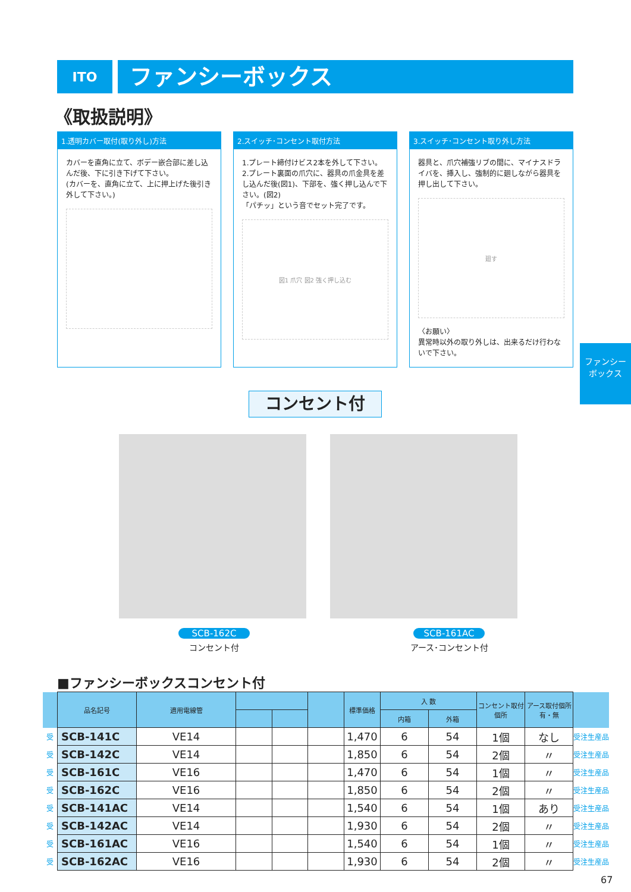ITO
ファンシーボックス
《取扱説明》
1.透明カバー取付(取り外し)方法
カバーを直角に立て、ボデー嵌合部に差し込んだ後、下に引き下げて下さい。
(カバーを、直角に立て、上に押上げた後引き外して下さい。)
2.スイッチ･コンセント取付方法
1.プレート締付けビス2本を外して下さい。
2.プレート裏面の爪穴に、器具の爪金具を差し込んだ後(図1)、下部を、強く押し込んで下さい。(図2)
「パチッ」という音でセット完了です。
図1 爪穴 図2 強く押し込む
3.スイッチ･コンセント取り外し方法
器具と、爪穴補強リブの間に、マイナスドライバを、挿入し、強制的に廻しながら器具を押し出して下さい。
廻す
〈お願い〉
異常時以外の取り外しは、出来るだけ行わないで下さい。
ファンシー
ボックス
コンセント付
SCB-162C
コンセント付
SCB-161AC
アース･コンセント付
■ファンシーボックスコンセント付
| | 品名記号 | 適用電線管 | | | | 標準価格 | 入 数 | | コンセント取付個所 | アース取付個所 有・無 | |
| --- | --- | --- | --- | --- | --- | --- | --- | --- | --- | --- | --- |
| | | | | | | | 内箱 | 外箱 | | | |
| 受 | SCB-141C | VE14 | | | | 1,470 | 6 | 54 | 1個 | なし | 受注生産品 |
| 受 | SCB-142C | VE14 | | | | 1,850 | 6 | 54 | 2個 | 〃 | 受注生産品 |
| 受 | SCB-161C | VE16 | | | | 1,470 | 6 | 54 | 1個 | 〃 | 受注生産品 |
| 受 | SCB-162C | VE16 | | | | 1,850 | 6 | 54 | 2個 | 〃 | 受注生産品 |
| 受 | SCB-141AC | VE14 | | | | 1,540 | 6 | 54 | 1個 | あり | 受注生産品 |
| 受 | SCB-142AC | VE14 | | | | 1,930 | 6 | 54 | 2個 | 〃 | 受注生産品 |
| 受 | SCB-161AC | VE16 | | | | 1,540 | 6 | 54 | 1個 | 〃 | 受注生産品 |
| 受 | SCB-162AC | VE16 | | | | 1,930 | 6 | 54 | 2個 | 〃 | 受注生産品 |
67